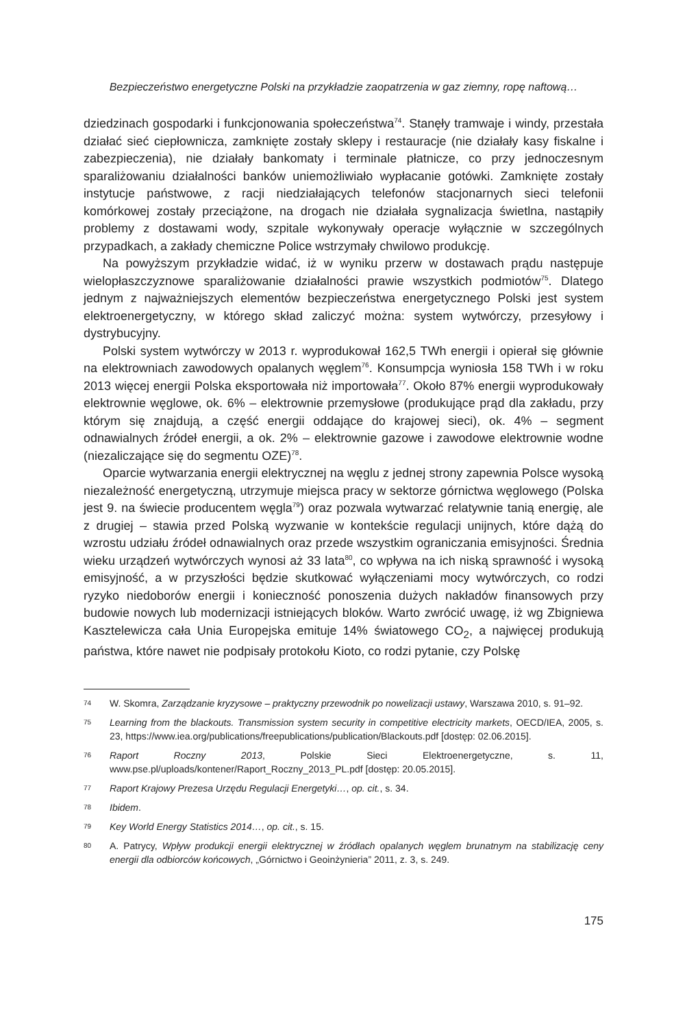Bezpieczeństwo energetyczne Polski na przykładzie zaopatrzenia w gaz ziemny, ropę naftową…
dziedzinach gospodarki i funkcjonowania społeczeństwa<sup>74</sup>. Stanęły tramwaje i windy, przestała działać sieć ciepłownicza, zamknięte zostały sklepy i restauracje (nie działały kasy fiskalne i zabezpieczenia), nie działały bankomaty i terminale płatnicze, co przy jednoczesnym sparaliżowaniu działalności banków uniemożliwiało wypłacanie gotówki. Zamknięte zostały instytucje państwowe, z racji niedziałających telefonów stacjonarnych sieci telefonii komórkowej zostały przeciążone, na drogach nie działała sygnalizacja świetlna, nastąpiły problemy z dostawami wody, szpitale wykonywały operacje wyłącznie w szczególnych przypadkach, a zakłady chemiczne Police wstrzymały chwilowo produkcję.
Na powyższym przykładzie widać, iż w wyniku przerw w dostawach prądu następuje wielopłaszczyznowe sparaliżowanie działalności prawie wszystkich podmiotów<sup>75</sup>. Dlatego jednym z najważniejszych elementów bezpieczeństwa energetycznego Polski jest system elektroenergetyczny, w którego skład zaliczyć można: system wytwórczy, przesyłowy i dystrybucyjny.
Polski system wytwórczy w 2013 r. wyprodukował 162,5 TWh energii i opierał się głównie na elektrowniach zawodowych opalanych węglem<sup>76</sup>. Konsumpcja wyniosła 158 TWh i w roku 2013 więcej energii Polska eksportowała niż importowała<sup>77</sup>. Około 87% energii wyprodukowały elektrownie węglowe, ok. 6% – elektrownie przemysłowe (produkujące prąd dla zakładu, przy którym się znajdują, a część energii oddające do krajowej sieci), ok. 4% – segment odnawialnych źródeł energii, a ok. 2% – elektrownie gazowe i zawodowe elektrownie wodne (niezaliczające się do segmentu OZE)<sup>78</sup>.
Oparcie wytwarzania energii elektrycznej na węglu z jednej strony zapewnia Polsce wysoką niezależność energetyczną, utrzymuje miejsca pracy w sektorze górnictwa węglowego (Polska jest 9. na świecie producentem węgla<sup>79</sup>) oraz pozwala wytwarzać relatywnie tanią energię, ale z drugiej – stawia przed Polską wyzwanie w kontekście regulacji unijnych, które dążą do wzrostu udziału źródeł odnawialnych oraz przede wszystkim ograniczania emisyjności. Średnia wieku urządzeń wytwórczych wynosi aż 33 lata<sup>80</sup>, co wpływa na ich niską sprawność i wysoką emisyjność, a w przyszłości będzie skutkować wyłączeniami mocy wytwórczych, co rodzi ryzyko niedoborów energii i konieczność ponoszenia dużych nakładów finansowych przy budowie nowych lub modernizacji istniejących bloków. Warto zwrócić uwagę, iż wg Zbigniewa Kasztelewicza cała Unia Europejska emituje 14% światowego CO<sub>2</sub>, a najwięcej produkują państwa, które nawet nie podpisały protokołu Kioto, co rodzi pytanie, czy Polskę
74 W. Skomra, Zarządzanie kryzysowe – praktyczny przewodnik po nowelizacji ustawy, Warszawa 2010, s. 91–92.
75 Learning from the blackouts. Transmission system security in competitive electricity markets, OECD/IEA, 2005, s. 23, https://www.iea.org/publications/freepublications/publication/Blackouts.pdf [dostęp: 02.06.2015].
76 Raport Roczny 2013, Polskie Sieci Elektroenergetyczne, s. 11, www.pse.pl/uploads/kontener/Raport_Roczny_2013_PL.pdf [dostęp: 20.05.2015].
77 Raport Krajowy Prezesa Urzędu Regulacji Energetyki…, op. cit., s. 34.
78 Ibidem.
79 Key World Energy Statistics 2014…, op. cit., s. 15.
80 A. Patrycy, Wpływ produkcji energii elektrycznej w źródłach opalanych węglem brunatnym na stabilizację ceny energii dla odbiorców końcowych, „Górnictwo i Geoinżynieria” 2011, z. 3, s. 249.
175